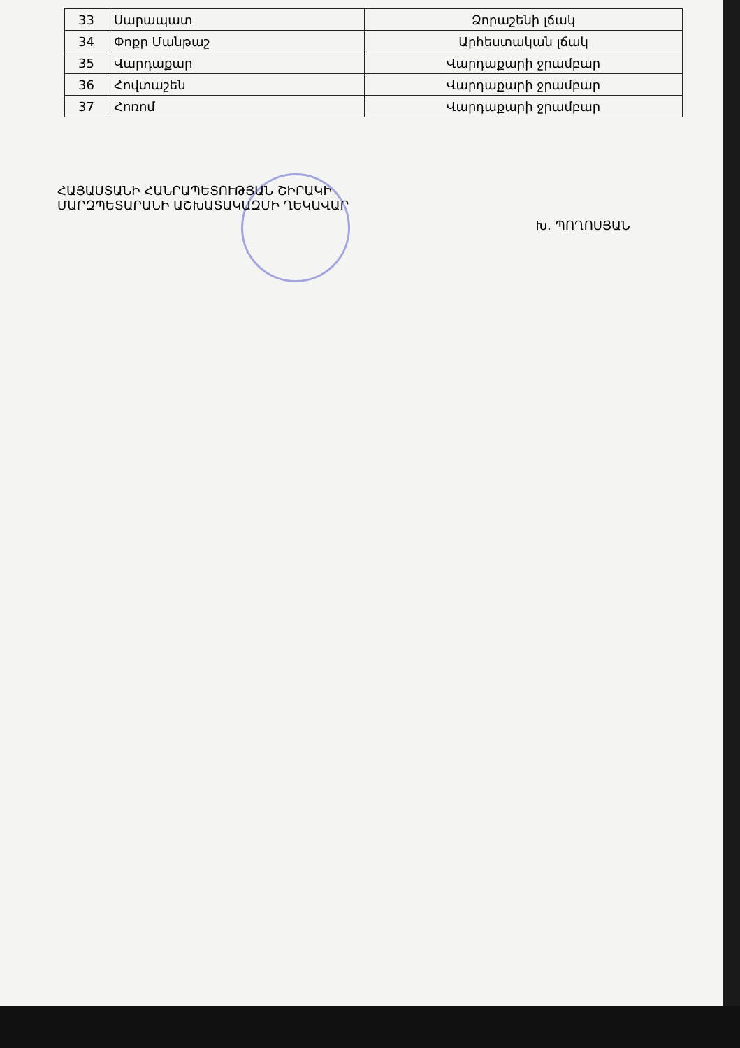| 33 | Սարապատ | Ձորաշենի լճակ |
| 34 | Փոքր Մանթաշ | Արհեստական լճակ |
| 35 | Վարդաքար | Վարդաքարի ջրամբար |
| 36 | Հովտաշեն | Վարդաքարի ջրամբար |
| 37 | Հոռոմ | Վարդաքարի ջրամբար |
ՀԱՅԱՍՏԱՆԻ ՀԱՆՐԱՊԵՏՈՒԹՅԱՆ ՇԻՐԱԿԻ
ՄԱՐԶՊԵՏԱՐԱՆԻ ԱՇԽԱՏԱԿԱԶՄԻ ՂԵԿԱՎԱՐ
Խ. ՊՈՂՈՍՅԱՆ